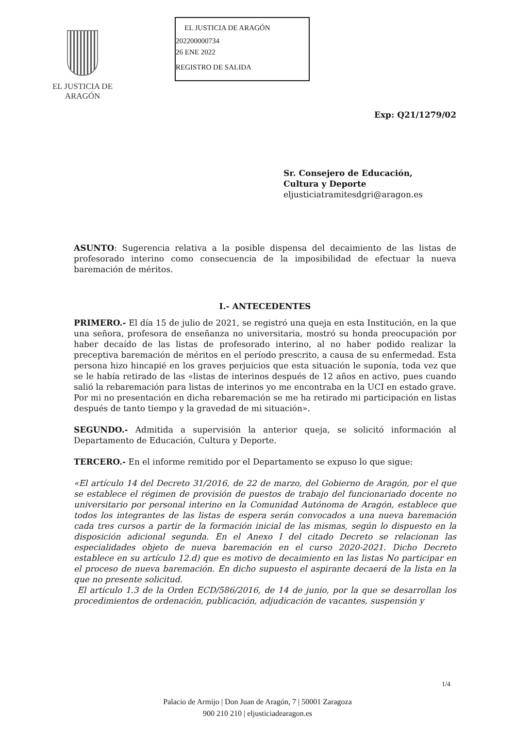EL JUSTICIA DE ARAGÓN
EL JUSTICIA DE ARAGÓN
202200000734
26 ENE 2022
REGISTRO DE SALIDA
Exp: Q21/1279/02
Sr. Consejero de Educación,
Cultura y Deporte
eljusticiatramitesdgri@aragon.es
ASUNTO: Sugerencia relativa a la posible dispensa del decaimiento de las listas de profesorado interino como consecuencia de la imposibilidad de efectuar la nueva baremación de méritos.
I.- ANTECEDENTES
PRIMERO.- El día 15 de julio de 2021, se registró una queja en esta Institución, en la que una señora, profesora de enseñanza no universitaria, mostró su honda preocupación por haber decaído de las listas de profesorado interino, al no haber podido realizar la preceptiva baremación de méritos en el período prescrito, a causa de su enfermedad. Esta persona hizo hincapié en los graves perjuicios que esta situación le suponía, toda vez que se le había retirado de las «listas de interinos después de 12 años en activo, pues cuando salió la rebaremación para listas de interinos yo me encontraba en la UCI en estado grave. Por mi no presentación en dicha rebaremación se me ha retirado mi participación en listas después de tanto tiempo y la gravedad de mi situación».
SEGUNDO.- Admitida a supervisión la anterior queja, se solicitó información al Departamento de Educación, Cultura y Deporte.
TERCERO.- En el informe remitido por el Departamento se expuso lo que sigue:
«El artículo 14 del Decreto 31/2016, de 22 de marzo, del Gobierno de Aragón, por el que se establece el régimen de provisión de puestos de trabajo del funcionariado docente no universitario por personal interino en la Comunidad Autónoma de Aragón, establece que todos los integrantes de las listas de espera serán convocados a una nueva baremación cada tres cursos a partir de la formación inicial de las mismas, según lo dispuesto en la disposición adicional segunda. En el Anexo I del citado Decreto se relacionan las especialidades objeto de nueva baremación en el curso 2020-2021. Dicho Decreto establece en su artículo 12.d) que es motivo de decaimiento en las listas No participar en el proceso de nueva baremación. En dicho supuesto el aspirante decaerá de la lista en la que no presente solicitud.
El artículo 1.3 de la Orden ECD/586/2016, de 14 de junio, por la que se desarrollan los procedimientos de ordenación, publicación, adjudicación de vacantes, suspensión y
1/4
Palacio de Armijo | Don Juan de Aragón, 7 | 50001 Zaragoza
900 210 210 | eljusticiadearagon.es